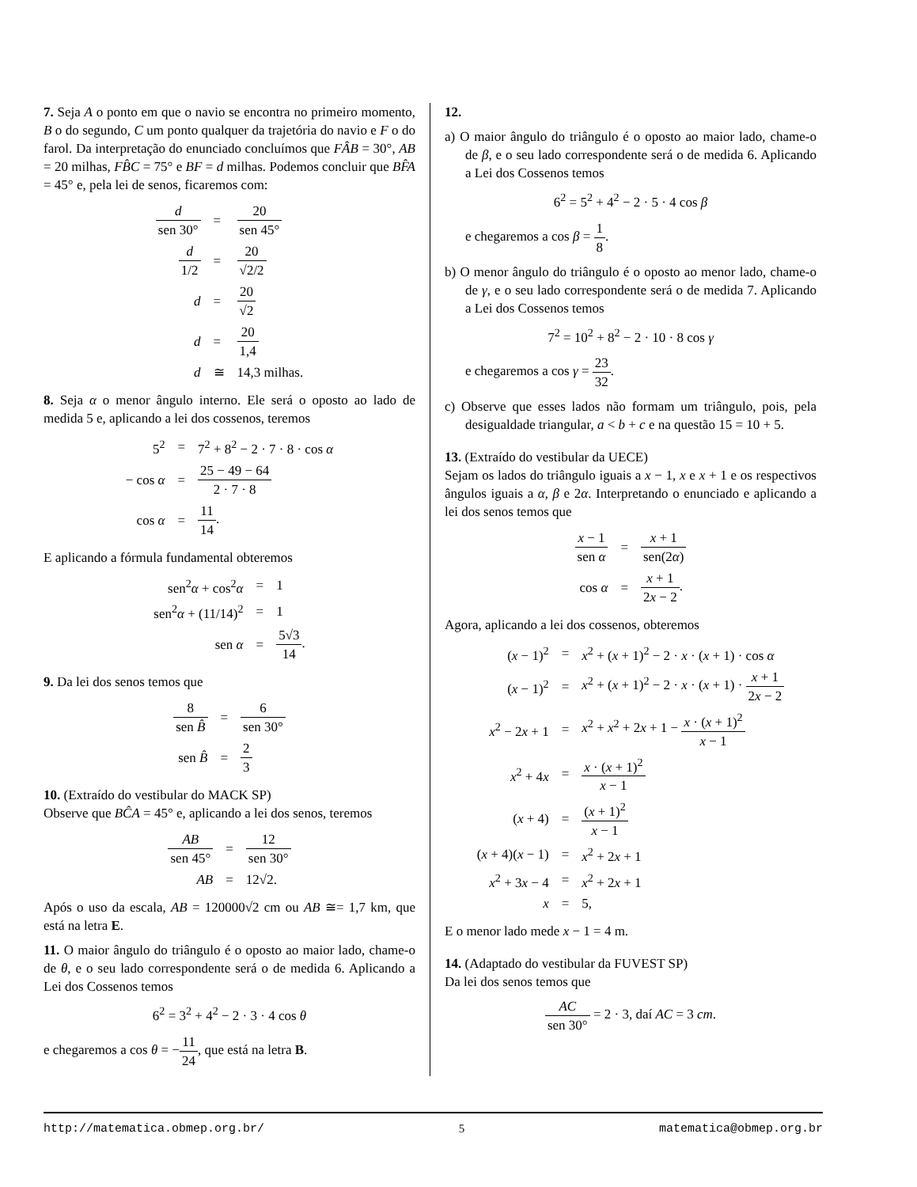7. Seja A o ponto em que o navio se encontra no primeiro momento, B o do segundo, C um ponto qualquer da trajetória do navio e F o do farol. Da interpretação do enunciado concluímos que FÂB = 30°, AB = 20 milhas, FB̂C = 75° e BF = d milhas. Podemos concluir que BF̂A = 45° e, pela lei de senos, ficaremos com:
| d sen 30° | = | 20 sen 45° |
| d 1/2 | = | 20 √2/2 |
| d | = | 20 √2 |
| d | = | 20 1,4 |
| d | ≅ | 14,3 milhas. |
8. Seja α o menor ângulo interno. Ele será o oposto ao lado de medida 5 e, aplicando a lei dos cossenos, teremos
| 5<sup>2</sup> | = | 7<sup>2</sup> + 8<sup>2</sup> − 2 · 7 · 8 · cos α |
| − cos α | = | 25 − 49 − 64 2 · 7 · 8 |
| cos α | = | 11 14 . |
E aplicando a fórmula fundamental obteremos
| sen<sup>2</sup> α + cos<sup>2</sup> α | = | 1 |
| sen<sup>2</sup> α + (11/14)<sup>2</sup> | = | 1 |
| sen α | = | 5√3 14 . |
9. Da lei dos senos temos que
| 8 sen B̂ | = | 6 sen 30° |
| sen B̂ | = | 2 3 |
10. (Extraído do vestibular do MACK SP)
Observe que BĈA = 45° e, aplicando a lei dos senos, teremos
| AB sen 45° | = | 12 sen 30° |
| AB | = | 12√2. |
Após o uso da escala, AB = 120000√2 cm ou AB ≅= 1,7 km, que está na letra E.
11. O maior ângulo do triângulo é o oposto ao maior lado, chame-o de θ, e o seu lado correspondente será o de medida 6. Aplicando a Lei dos Cossenos temos
6<sup>2</sup> = 3<sup>2</sup> + 4<sup>2</sup> − 2 · 3 · 4 cos θ
e chegaremos a cos θ = −11 24, que está na letra B.
12.
a) O maior ângulo do triângulo é o oposto ao maior lado, chame-o de β, e o seu lado correspondente será o de medida 6. Aplicando a Lei dos Cossenos temos
6<sup>2</sup> = 5<sup>2</sup> + 4<sup>2</sup> − 2 · 5 · 4 cos β
e chegaremos a cos β = 1 8.
b) O menor ângulo do triângulo é o oposto ao menor lado, chame-o de γ, e o seu lado correspondente será o de medida 7. Aplicando a Lei dos Cossenos temos
7<sup>2</sup> = 10<sup>2</sup> + 8<sup>2</sup> − 2 · 10 · 8 cos γ
e chegaremos a cos γ = 23 32.
c) Observe que esses lados não formam um triângulo, pois, pela desigualdade triangular, a < b + c e na questão 15 = 10 + 5.
13. (Extraído do vestibular da UECE)
Sejam os lados do triângulo iguais a x − 1, x e x + 1 e os respectivos ângulos iguais a α, β e 2α. Interpretando o enunciado e aplicando a lei dos senos temos que
| x − 1 sen α | = | x + 1 sen(2 α ) |
| cos α | = | x + 1 2 x − 2 . |
Agora, aplicando a lei dos cossenos, obteremos
| ( x − 1)<sup>2</sup> | = | x<sup>2</sup> + ( x + 1)<sup>2</sup> − 2 · x · ( x + 1) · cos α |
| ( x − 1)<sup>2</sup> | = | x<sup>2</sup> + ( x + 1)<sup>2</sup> − 2 · x · ( x + 1) · x + 1 2 x − 2 |
| x<sup>2</sup> − 2 x + 1 | = | x<sup>2</sup> + x<sup>2</sup> + 2 x + 1 − x · ( x + 1)<sup>2</sup> x − 1 |
| x<sup>2</sup> + 4 x | = | x · ( x + 1)<sup>2</sup> x − 1 |
| ( x + 4) | = | ( x + 1)<sup>2</sup> x − 1 |
| ( x + 4)( x − 1) | = | x<sup>2</sup> + 2 x + 1 |
| x<sup>2</sup> + 3 x − 4 | = | x<sup>2</sup> + 2 x + 1 |
| x | = | 5, |
E o menor lado mede x − 1 = 4 m.
14. (Adaptado do vestibular da FUVEST SP)
Da lei dos senos temos que
AC sen 30° = 2 · 3, daí AC = 3 cm.
http://matematica.obmep.org.br/ 5 matematica@obmep.org.br